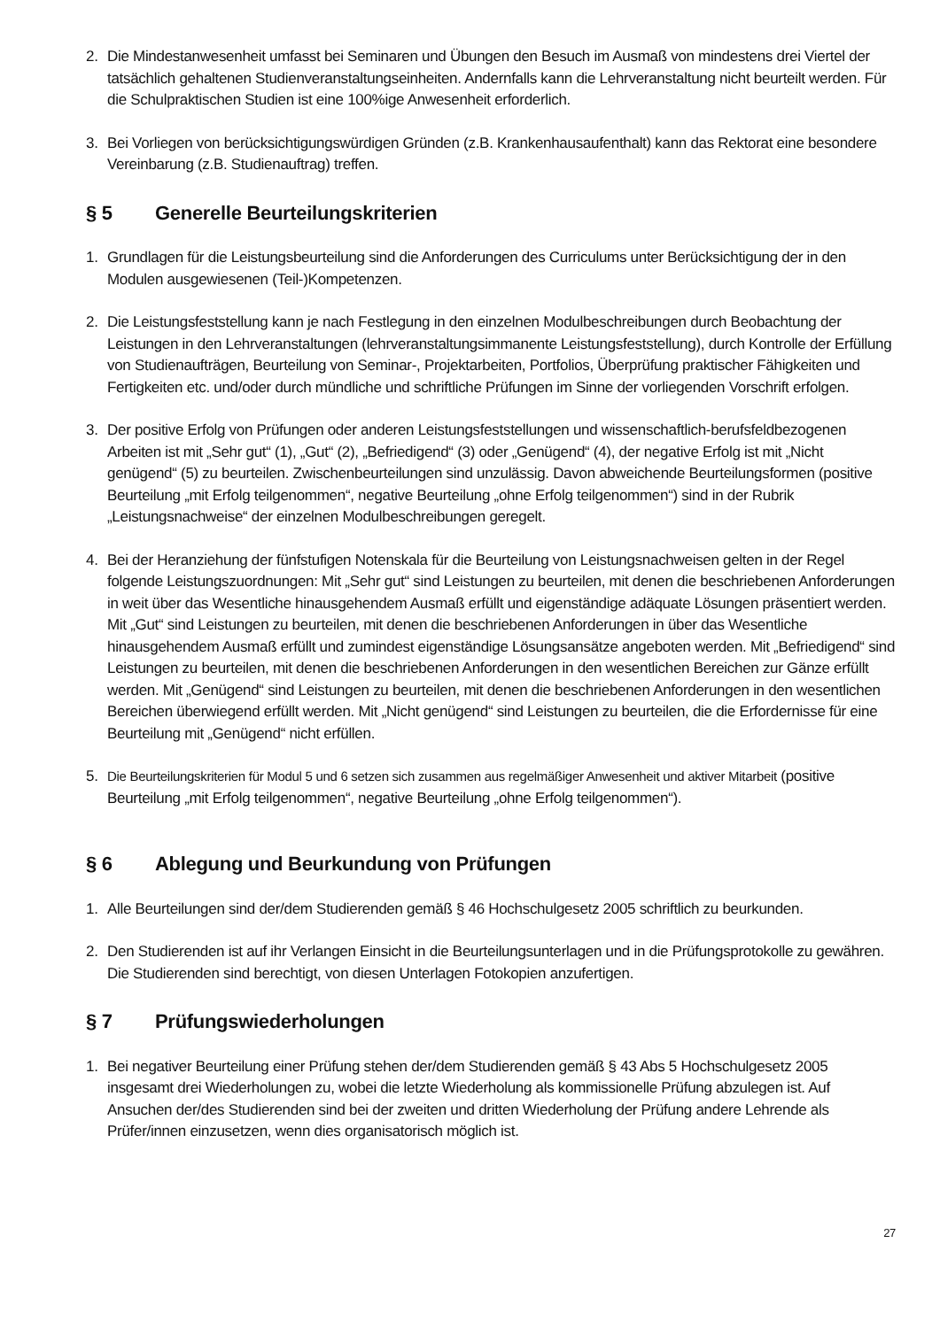2. Die Mindestanwesenheit umfasst bei Seminaren und Übungen den Besuch im Ausmaß von mindestens drei Viertel der tatsächlich gehaltenen Studienveranstaltungseinheiten. Andernfalls kann die Lehrveranstaltung nicht beurteilt werden. Für die Schulpraktischen Studien ist eine 100%ige Anwesenheit erforderlich.
3. Bei Vorliegen von berücksichtigungswürdigen Gründen (z.B. Krankenhausaufenthalt) kann das Rektorat eine besondere Vereinbarung (z.B. Studienauftrag) treffen.
§ 5 Generelle Beurteilungskriterien
1. Grundlagen für die Leistungsbeurteilung sind die Anforderungen des Curriculums unter Berücksichtigung der in den Modulen ausgewiesenen (Teil-)Kompetenzen.
2. Die Leistungsfeststellung kann je nach Festlegung in den einzelnen Modulbeschreibungen durch Beobachtung der Leistungen in den Lehrveranstaltungen (lehrveranstaltungsimmanente Leistungsfeststellung), durch Kontrolle der Erfüllung von Studienaufträgen, Beurteilung von Seminar-, Projektarbeiten, Portfolios, Überprüfung praktischer Fähigkeiten und Fertigkeiten etc. und/oder durch mündliche und schriftliche Prüfungen im Sinne der vorliegenden Vorschrift erfolgen.
3. Der positive Erfolg von Prüfungen oder anderen Leistungsfeststellungen und wissenschaftlich-berufsfeldbezogenen Arbeiten ist mit „Sehr gut“ (1), „Gut“ (2), „Befriedigend“ (3) oder „Genügend“ (4), der negative Erfolg ist mit „Nicht genügend“ (5) zu beurteilen. Zwischenbeurteilungen sind unzulässig. Davon abweichende Beurteilungsformen (positive Beurteilung „mit Erfolg teilgenommen“, negative Beurteilung „ohne Erfolg teilgenommen“) sind in der Rubrik „Leistungsnachweise“ der einzelnen Modulbeschreibungen geregelt.
4. Bei der Heranziehung der fünfstufigen Notenskala für die Beurteilung von Leistungsnachweisen gelten in der Regel folgende Leistungszuordnungen: Mit „Sehr gut“ sind Leistungen zu beurteilen, mit denen die beschriebenen Anforderungen in weit über das Wesentliche hinausgehendem Ausmaß erfüllt und eigenständige adäquate Lösungen präsentiert werden. Mit „Gut“ sind Leistungen zu beurteilen, mit denen die beschriebenen Anforderungen in über das Wesentliche hinausgehendem Ausmaß erfüllt und zumindest eigenständige Lösungsansätze angeboten werden. Mit „Befriedigend“ sind Leistungen zu beurteilen, mit denen die beschriebenen Anforderungen in den wesentlichen Bereichen zur Gänze erfüllt werden. Mit „Genügend“ sind Leistungen zu beurteilen, mit denen die beschriebenen Anforderungen in den wesentlichen Bereichen überwiegend erfüllt werden. Mit „Nicht genügend“ sind Leistungen zu beurteilen, die die Erfordernisse für eine Beurteilung mit „Genügend“ nicht erfüllen.
5. Die Beurteilungskriterien für Modul 5 und 6 setzen sich zusammen aus regelmäßiger Anwesenheit und aktiver Mitarbeit (positive Beurteilung „mit Erfolg teilgenommen“, negative Beurteilung „ohne Erfolg teilgenommen“).
§ 6 Ablegung und Beurkundung von Prüfungen
1. Alle Beurteilungen sind der/dem Studierenden gemäß § 46 Hochschulgesetz 2005 schriftlich zu beurkunden.
2. Den Studierenden ist auf ihr Verlangen Einsicht in die Beurteilungsunterlagen und in die Prüfungsprotokolle zu gewähren. Die Studierenden sind berechtigt, von diesen Unterlagen Fotokopien anzufertigen.
§ 7 Prüfungswiederholungen
1. Bei negativer Beurteilung einer Prüfung stehen der/dem Studierenden gemäß § 43 Abs 5 Hochschulgesetz 2005 insgesamt drei Wiederholungen zu, wobei die letzte Wiederholung als kommissionelle Prüfung abzulegen ist. Auf Ansuchen der/des Studierenden sind bei der zweiten und dritten Wiederholung der Prüfung andere Lehrende als Prüfer/innen einzusetzen, wenn dies organisatorisch möglich ist.
27